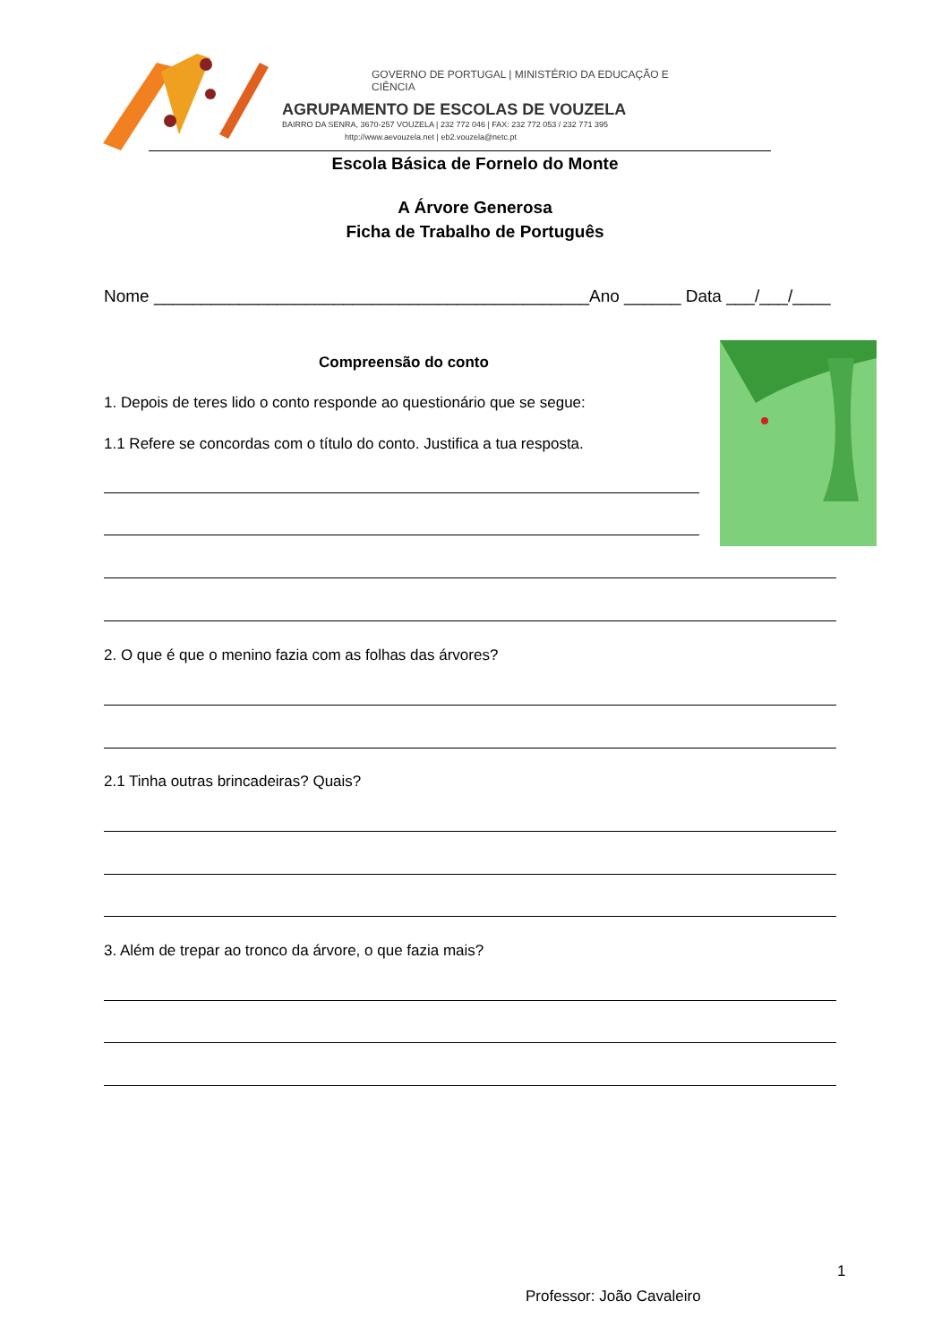GOVERNO DE PORTUGAL | MINISTÉRIO DA EDUCAÇÃO E CIÊNCIA
AGRUPAMENTO DE ESCOLAS DE VOUZELA
BAIRRO DA SENRA, 3670-257 VOUZELA | 232 772 046 | FAX: 232 772 053 / 232 771 395
http://www.aevouzela.net | eb2.vouzela@netc.pt
Escola Básica de Fornelo do Monte
A Árvore Generosa
Ficha de Trabalho de Português
Nome ______________________________________________Ano ______ Data ___/___/____
Compreensão do conto
1. Depois de teres lido o conto responde ao questionário que se segue:
1.1 Refere se concordas com o título do conto. Justifica a tua resposta.
2. O que é que o menino fazia com as folhas das árvores?
2.1 Tinha outras brincadeiras? Quais?
3. Além de trepar ao tronco da árvore, o que fazia mais?
1
Professor: João Cavaleiro